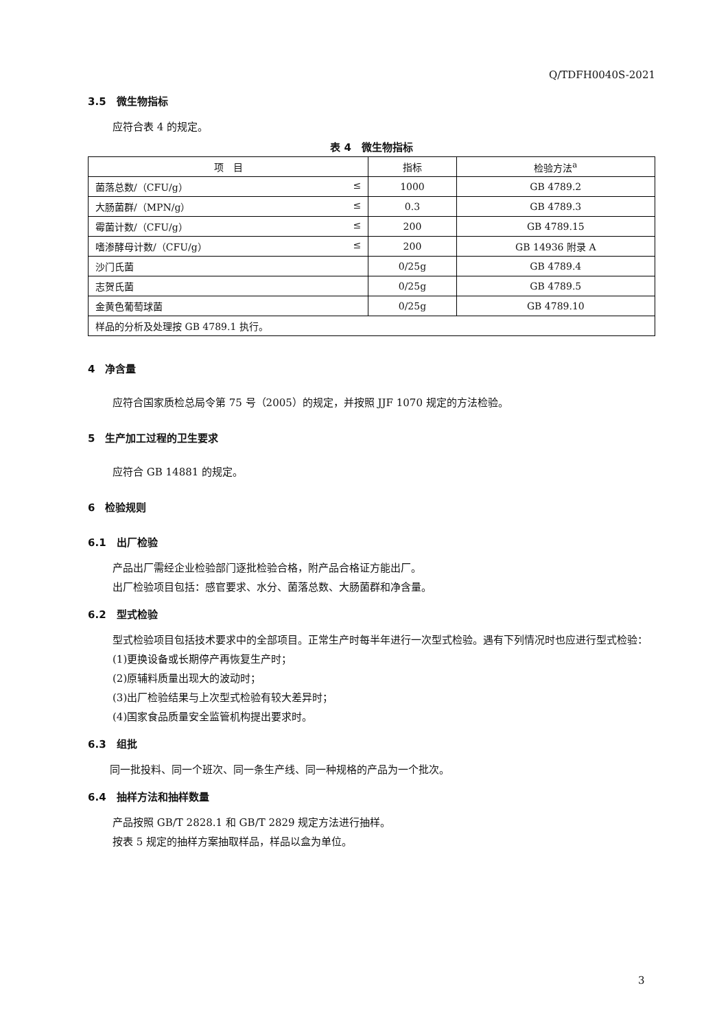Q/TDFH0040S-2021
3.5　微生物指标
应符合表 4 的规定。
表 4　微生物指标
| 项 目 | 指标 | 检验方法<sup>a</sup> |
| --- | --- | --- |
| 菌落总数/（CFU/g） ≤ | 1000 | GB 4789.2 |
| 大肠菌群/（MPN/g） ≤ | 0.3 | GB 4789.3 |
| 霉菌计数/（CFU/g） ≤ | 200 | GB 4789.15 |
| 嗜渗酵母计数/（CFU/g） ≤ | 200 | GB 14936 附录 A |
| 沙门氏菌 | 0/25g | GB 4789.4 |
| 志贺氏菌 | 0/25g | GB 4789.5 |
| 金黄色葡萄球菌 | 0/25g | GB 4789.10 |
| 样品的分析及处理按 GB 4789.1 执行。 | | |
4　净含量
应符合国家质检总局令第 75 号（2005）的规定，并按照 JJF 1070 规定的方法检验。
5　生产加工过程的卫生要求
应符合 GB 14881 的规定。
6　检验规则
6.1　出厂检验
产品出厂需经企业检验部门逐批检验合格，附产品合格证方能出厂。
出厂检验项目包括：感官要求、水分、菌落总数、大肠菌群和净含量。
6.2　型式检验
型式检验项目包括技术要求中的全部项目。正常生产时每半年进行一次型式检验。遇有下列情况时也应进行型式检验：
(1)更换设备或长期停产再恢复生产时；
(2)原辅料质量出现大的波动时；
(3)出厂检验结果与上次型式检验有较大差异时；
(4)国家食品质量安全监管机构提出要求时。
6.3　组批
同一批投料、同一个班次、同一条生产线、同一种规格的产品为一个批次。
6.4　抽样方法和抽样数量
产品按照 GB/T 2828.1 和 GB/T 2829 规定方法进行抽样。
按表 5 规定的抽样方案抽取样品，样品以盒为单位。
3